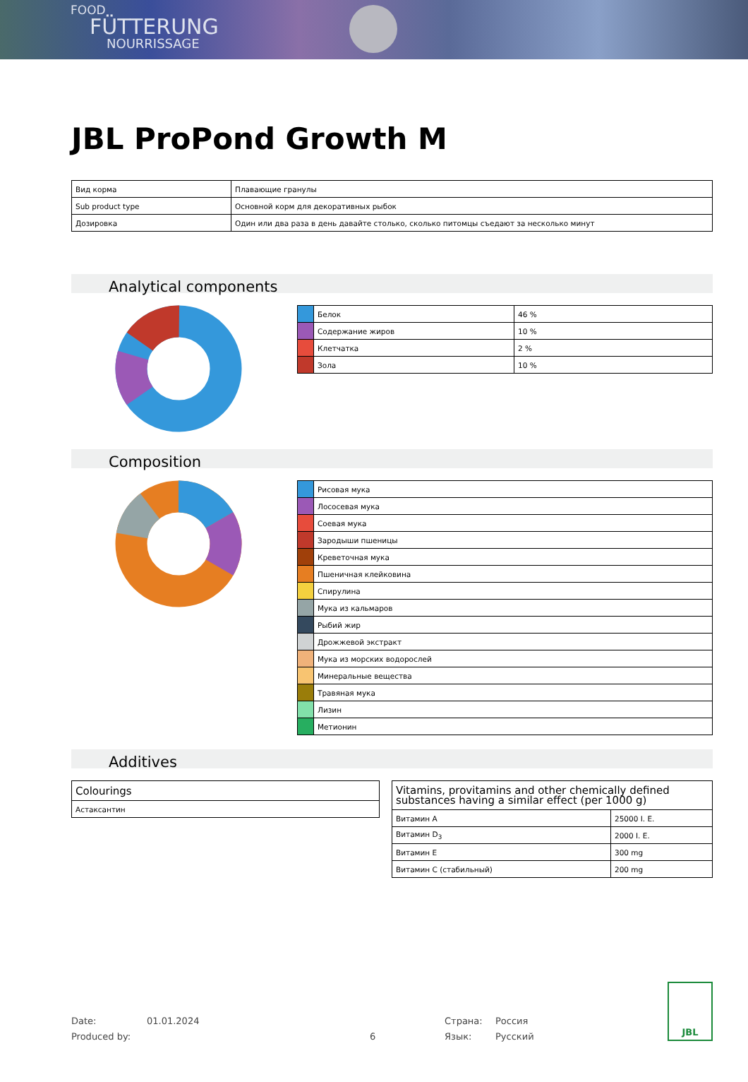FOOD
FÜTTERUNG
NOURRISSAGE
JBL ProPond Growth M
| Вид корма | Плавающие гранулы |
| Sub product type | Основной корм для декоративных рыбок |
| Дозировка | Один или два раза в день давайте столько, сколько питомцы съедают за несколько минут |
Analytical components
| | Белок | 46 % |
| | Содержание жиров | 10 % |
| | Клетчатка | 2 % |
| | Зола | 10 % |
Composition
| | Рисовая мука |
| | Лососевая мука |
| | Соевая мука |
| | Зародыши пшеницы |
| | Креветочная мука |
| | Пшеничная клейковина |
| | Спирулина |
| | Мука из кальмаров |
| | Рыбий жир |
| | Дрожжевой экстракт |
| | Мука из морских водорослей |
| | Минеральные вещества |
| | Травяная мука |
| | Лизин |
| | Метионин |
Additives
| Colourings |
| --- |
| Астаксантин |
| Vitamins, provitamins and other chemically defined substances having a similar effect (per 1000 g) | |
| --- | --- |
| Витамин A | 25000 I. E. |
| Витамин D<sub>3</sub> | 2000 I. E. |
| Витамин E | 300 mg |
| Витамин C (стабильный) | 200 mg |
Date:
Produced by:
01.01.2024
6 Страна:
Язык:
Россия
Русский
JBL